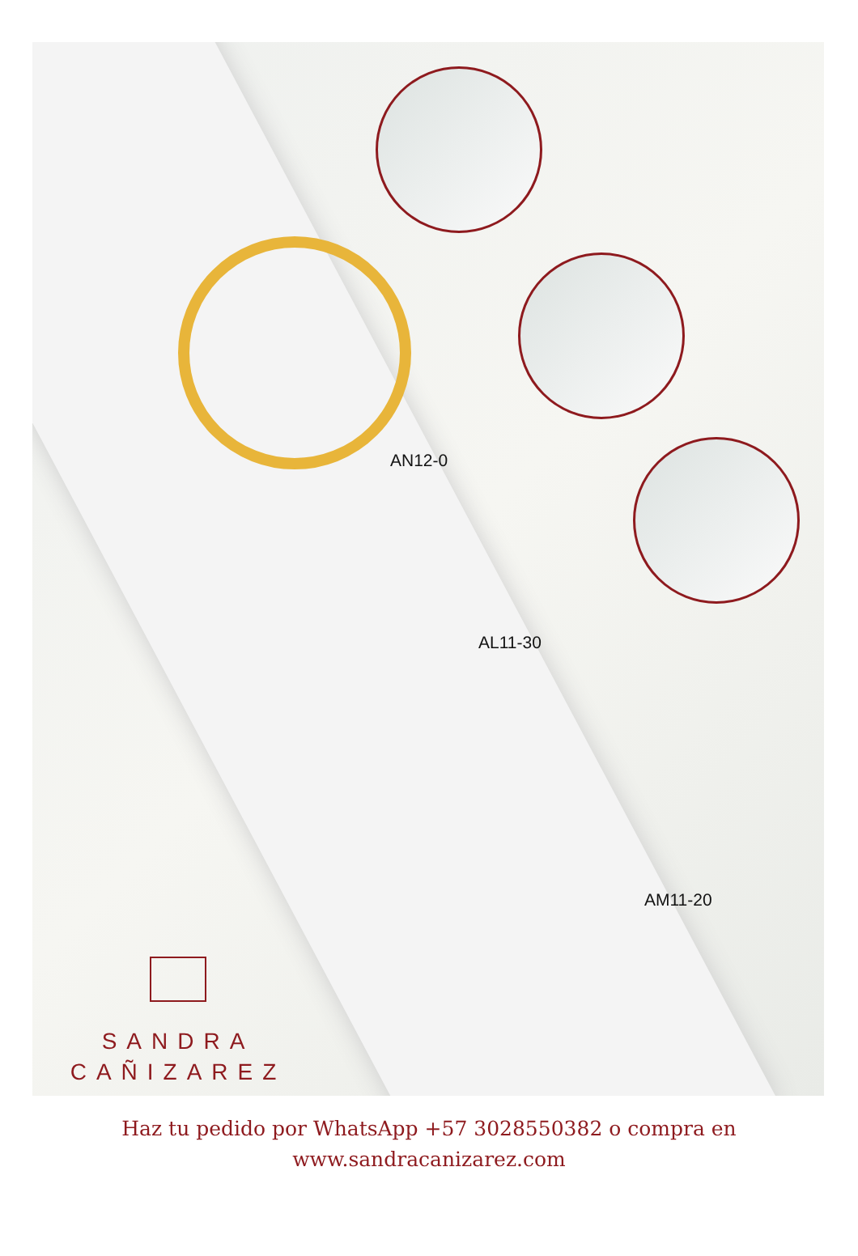AN12-0
AL11-30
AM11-20
SANDRA
CAÑIZAREZ
Haz tu pedido por WhatsApp +57 3028550382 o compra en
www.sandracanizarez.com